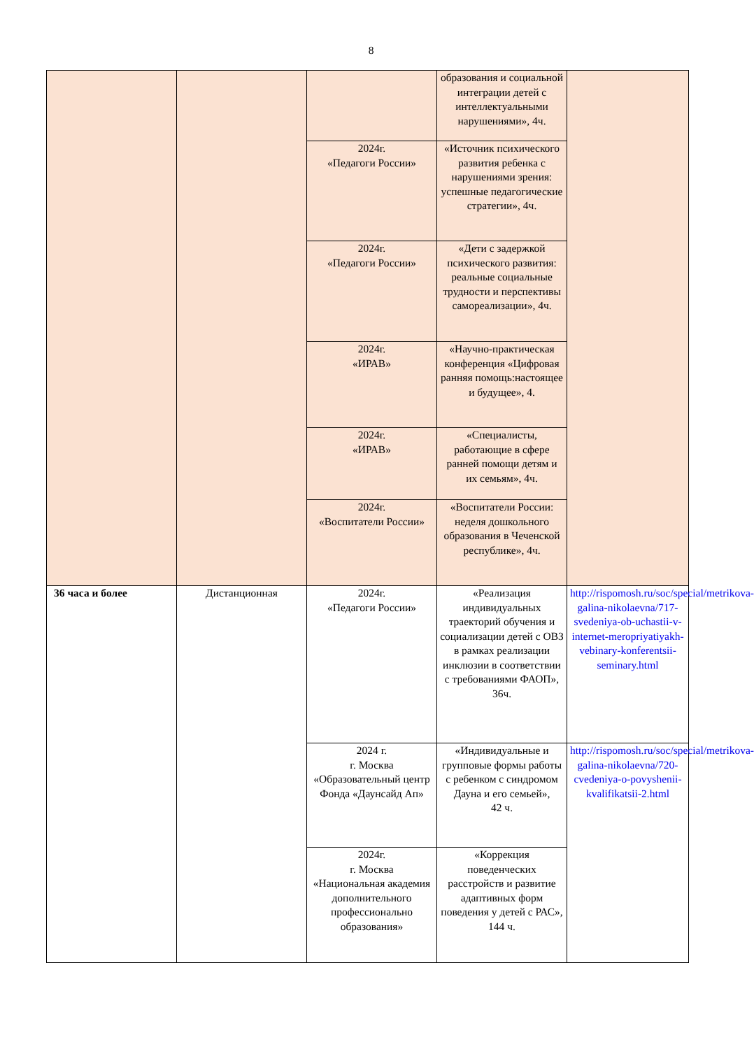8
| | | | образования и социальной интеграции детей с интеллектуальными нарушениями», 4ч. | |
| | | 2024г. «Педагоги России» | «Источник психического развития ребенка с нарушениями зрения: успешные педагогические стратегии», 4ч. | |
| | | 2024г. «Педагоги России» | «Дети с задержкой психического развития: реальные социальные трудности и перспективы самореализации», 4ч. | |
| | | 2024г. «ИРАВ» | «Научно-практическая конференция «Цифровая ранняя помощь:настоящее и будущее», 4. | |
| | | 2024г. «ИРАВ» | «Специалисты, работающие в сфере ранней помощи детям и их семьям», 4ч. | |
| | | 2024г. «Воспитатели России» | «Воспитатели России: неделя дошкольного образования в Чеченской республике», 4ч. | |
| 36 часа и более | Дистанционная | 2024г. «Педагоги России» | «Реализация индивидуальных траекторий обучения и социализации детей с ОВЗ в рамках реализации инклюзии в соответствии с требованиями ФАОП», 36ч. | http://rispomosh.ru/soc/special/metrikova-galina-nikolaevna/717-svedeniya-ob-uchastii-v-internet-meropriyatiyakh-vebinary-konferentsii-seminary.html |
| | | 2024 г. г. Москва «Образовательный центр Фонда «Даунсайд Ап» | «Индивидуальные и групповые формы работы с ребенком с синдромом Дауна и его семьей», 42 ч. | http://rispomosh.ru/soc/special/metrikova-galina-nikolaevna/720-cvedeniya-o-povyshenii-kvalifikatsii-2.html |
| | | 2024г. г. Москва «Национальная академия дополнительного профессионально образования» | «Коррекция поведенческих расстройств и развитие адаптивных форм поведения у детей с РАС», 144 ч. | |